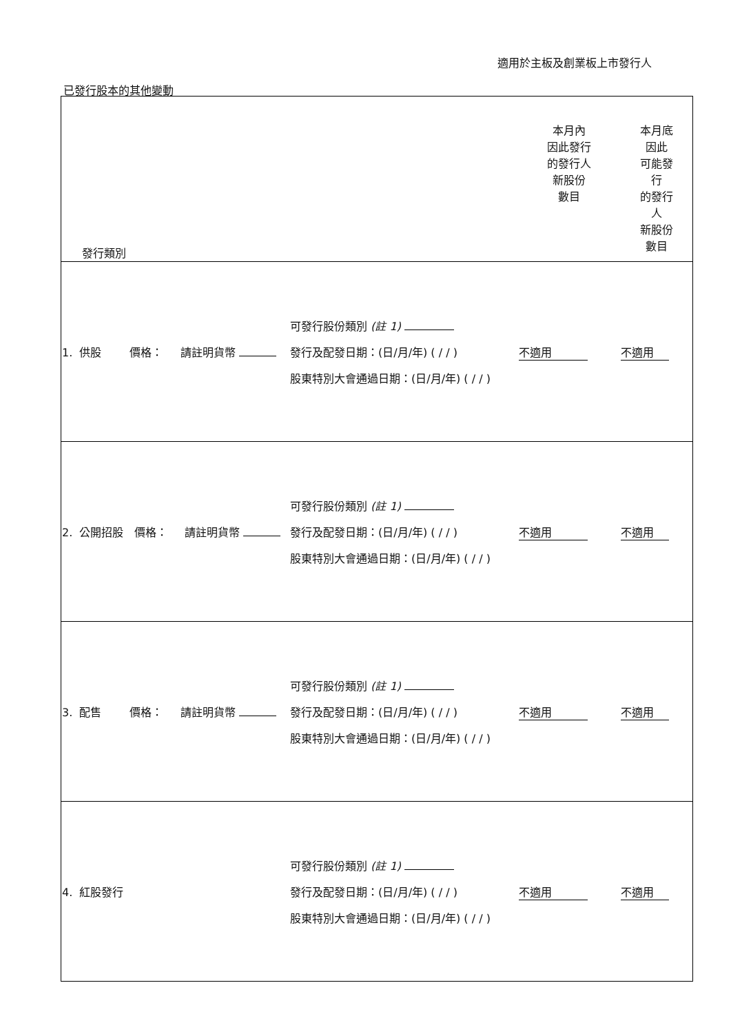適用於主板及創業板上市發行人
已發行股本的其他變動
| 發行類別 | | 本月內 因此發行 的發行人 新股份 數目 | 本月底 因此 可能發 行 的發行 人 新股份 數目 |
| --- | --- | --- | --- |
| 1. 供股 價格： 請註明貨幣 | 可發行股份類別 (註 1) 發行及配發日期：(日/月/年) ( / / ) 股東特別大會通過日期：(日/月/年) ( / / ) | 不適用 | 不適用 |
| 2. 公開招股 價格： 請註明貨幣 | 可發行股份類別 (註 1) 發行及配發日期：(日/月/年) ( / / ) 股東特別大會通過日期：(日/月/年) ( / / ) | 不適用 | 不適用 |
| 3. 配售 價格： 請註明貨幣 | 可發行股份類別 (註 1) 發行及配發日期：(日/月/年) ( / / ) 股東特別大會通過日期：(日/月/年) ( / / ) | 不適用 | 不適用 |
| 4. 紅股發行 | 可發行股份類別 (註 1) 發行及配發日期：(日/月/年) ( / / ) 股東特別大會通過日期：(日/月/年) ( / / ) | 不適用 | 不適用 |